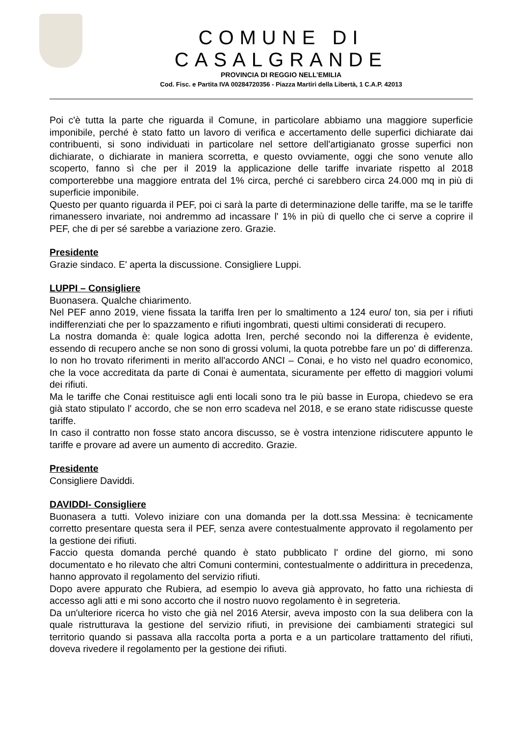COMUNE DI CASALGRANDE
PROVINCIA DI REGGIO NELL’EMILIA
Cod. Fisc. e Partita IVA 00284720356 - Piazza Martiri della Libertà, 1 C.A.P. 42013
Poi c'è tutta la parte che riguarda il Comune, in particolare abbiamo una maggiore superficie imponibile, perché è stato fatto un lavoro di verifica e accertamento delle superfici dichiarate dai contribuenti, si sono individuati in particolare nel settore dell'artigianato grosse superfici non dichiarate, o dichiarate in maniera scorretta, e questo ovviamente, oggi che sono venute allo scoperto, fanno sì che per il 2019 la applicazione delle tariffe invariate rispetto al 2018 comporterebbe una maggiore entrata del 1% circa, perché ci sarebbero circa 24.000 mq in più di superficie imponibile.
Questo per quanto riguarda il PEF, poi ci sarà la parte di determinazione delle tariffe, ma se le tariffe rimanessero invariate, noi andremmo ad incassare l' 1% in più di quello che ci serve a coprire il PEF, che di per sé sarebbe a variazione zero. Grazie.
Presidente
Grazie sindaco. E' aperta la discussione. Consigliere Luppi.
LUPPI – Consigliere
Buonasera. Qualche chiarimento.
Nel PEF anno 2019, viene fissata la tariffa Iren per lo smaltimento a 124 euro/ ton, sia per i rifiuti indifferenziati che per lo spazzamento e rifiuti ingombrati, questi ultimi considerati di recupero.
La nostra domanda è: quale logica adotta Iren, perché secondo noi la differenza è evidente, essendo di recupero anche se non sono di grossi volumi, la quota potrebbe fare un po' di differenza.
Io non ho trovato riferimenti in merito all'accordo ANCI – Conai, e ho visto nel quadro economico, che la voce accreditata da parte di Conai è aumentata, sicuramente per effetto di maggiori volumi dei rifiuti.
Ma le tariffe che Conai restituisce agli enti locali sono tra le più basse in Europa, chiedevo se era già stato stipulato l' accordo, che se non erro scadeva nel 2018, e se erano state ridiscusse queste tariffe.
In caso il contratto non fosse stato ancora discusso, se è vostra intenzione ridiscutere appunto le tariffe e provare ad avere un aumento di accredito. Grazie.
Presidente
Consigliere Daviddi.
DAVIDDI- Consigliere
Buonasera a tutti. Volevo iniziare con una domanda per la dott.ssa Messina: è tecnicamente corretto presentare questa sera il PEF, senza avere contestualmente approvato il regolamento per la gestione dei rifiuti.
Faccio questa domanda perché quando è stato pubblicato l' ordine del giorno, mi sono documentato e ho rilevato che altri Comuni contermini, contestualmente o addirittura in precedenza, hanno approvato il regolamento del servizio rifiuti.
Dopo avere appurato che Rubiera, ad esempio lo aveva già approvato, ho fatto una richiesta di accesso agli atti e mi sono accorto che il nostro nuovo regolamento è in segreteria.
Da un'ulteriore ricerca ho visto che già nel 2016 Atersir, aveva imposto con la sua delibera con la quale ristrutturava la gestione del servizio rifiuti, in previsione dei cambiamenti strategici sul territorio quando si passava alla raccolta porta a porta e a un particolare trattamento del rifiuti, doveva rivedere il regolamento per la gestione dei rifiuti.